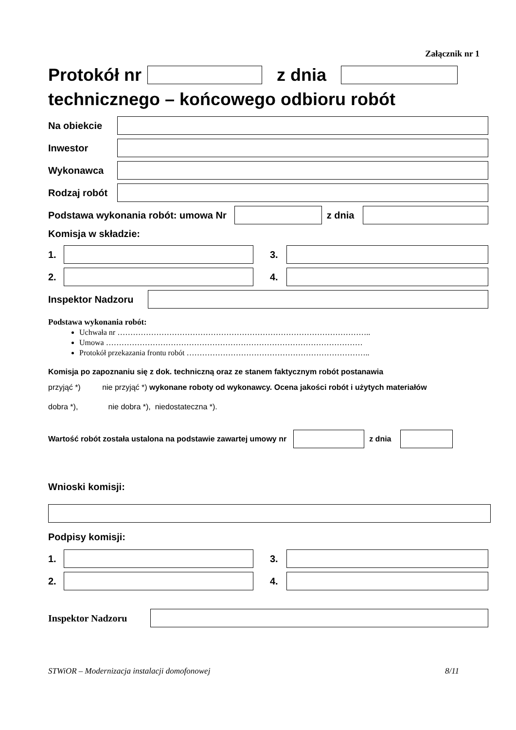Załącznik nr 1
Protokół nr z dnia
technicznego – końcowego odbioru robót
Na obiekcie
Inwestor
Wykonawca
Rodzaj robót
Podstawa wykonania robót: umowa Nr
z dnia
Komisja w składzie:
1. 3.
2. 4.
Inspektor Nadzoru
Podstawa wykonania robót:
Uchwała nr ……………………………………………………………………………………..
Umowa ………………………………………………………………………………………
Protokół przekazania frontu robót ……………………………………………………………..
Komisja po zapoznaniu się z dok. techniczną oraz ze stanem faktycznym robót postanawia
przyjąć *) nie przyjąć *) wykonane roboty od wykonawcy. Ocena jakości robót i użytych materiałów
dobra *), nie dobra *), niedostateczna *).
Wartość robót została ustalona na podstawie zawartej umowy nr
z dnia
Wnioski komisji:
Podpisy komisji:
1. 3.
2. 4.
Inspektor Nadzoru
STWiOR – Modernizacja instalacji domofonowej 8/11